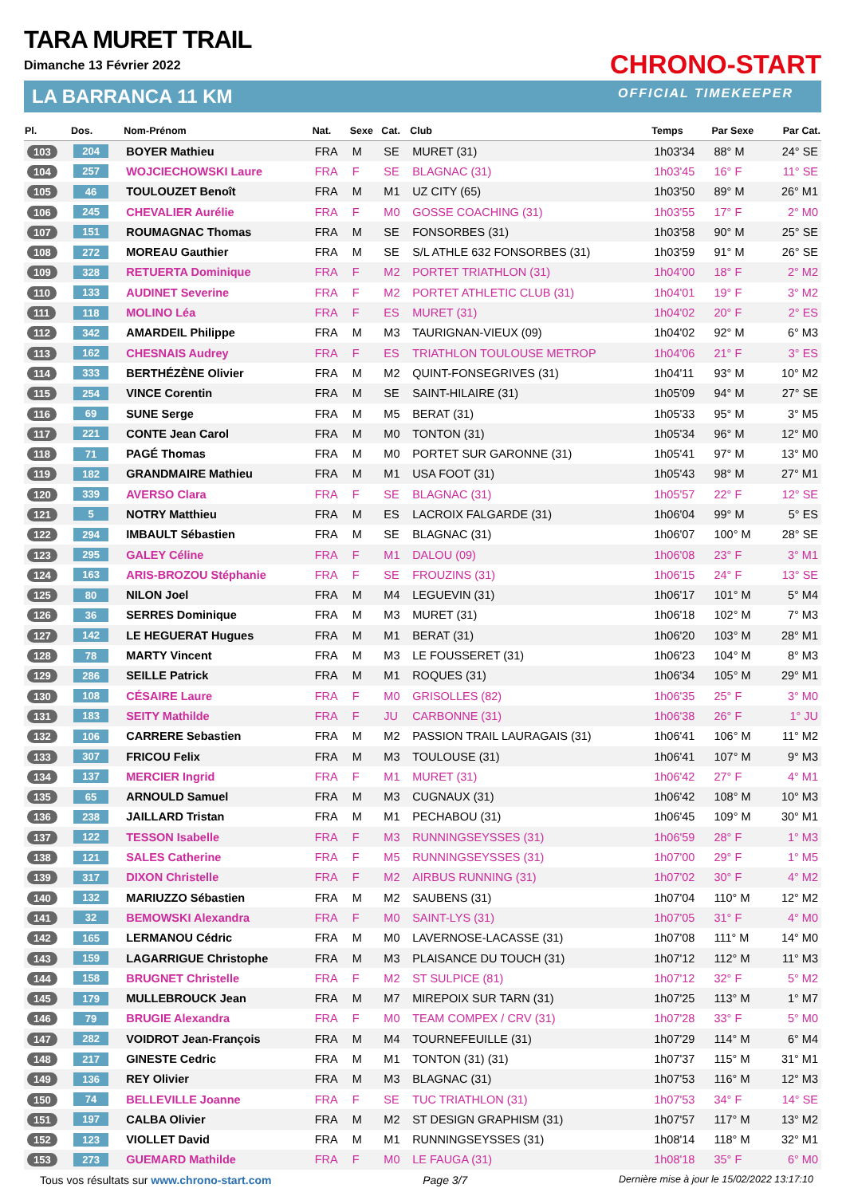TARA MURET TRAIL
Dimanche 13 Février 2022
LA BARRANCA 11 KM
CHRONO-START
OFFICIAL TIMEKEEPER
| Pl. | Dos. | Nom-Prénom | Nat. | Sexe | Cat. | Club | Temps | Par Sexe | Par Cat. |
| --- | --- | --- | --- | --- | --- | --- | --- | --- | --- |
| 103 | 204 | BOYER Mathieu | FRA | M | SE | MURET (31) | 1h03'34 | 88° M | 24° SE |
| 104 | 257 | WOJCIECHOWSKI Laure | FRA | F | SE | BLAGNAC (31) | 1h03'45 | 16° F | 11° SE |
| 105 | 46 | TOULOUZET Benoît | FRA | M | M1 | UZ CITY (65) | 1h03'50 | 89° M | 26° M1 |
| 106 | 245 | CHEVALIER Aurélie | FRA | F | M0 | GOSSE COACHING (31) | 1h03'55 | 17° F | 2° M0 |
| 107 | 151 | ROUMAGNAC Thomas | FRA | M | SE | FONSORBES (31) | 1h03'58 | 90° M | 25° SE |
| 108 | 272 | MOREAU Gauthier | FRA | M | SE | S/L ATHLE 632 FONSORBES (31) | 1h03'59 | 91° M | 26° SE |
| 109 | 328 | RETUERTA Dominique | FRA | F | M2 | PORTET TRIATHLON (31) | 1h04'00 | 18° F | 2° M2 |
| 110 | 133 | AUDINET Severine | FRA | F | M2 | PORTET ATHLETIC CLUB (31) | 1h04'01 | 19° F | 3° M2 |
| 111 | 118 | MOLINO Léa | FRA | F | ES | MURET (31) | 1h04'02 | 20° F | 2° ES |
| 112 | 342 | AMARDEIL Philippe | FRA | M | M3 | TAURIGNAN-VIEUX (09) | 1h04'02 | 92° M | 6° M3 |
| 113 | 162 | CHESNAIS Audrey | FRA | F | ES | TRIATHLON TOULOUSE METROP | 1h04'06 | 21° F | 3° ES |
| 114 | 333 | BERTHÉZÈNE Olivier | FRA | M | M2 | QUINT-FONSEGRIVES (31) | 1h04'11 | 93° M | 10° M2 |
| 115 | 254 | VINCE Corentin | FRA | M | SE | SAINT-HILAIRE (31) | 1h05'09 | 94° M | 27° SE |
| 116 | 69 | SUNE Serge | FRA | M | M5 | BERAT (31) | 1h05'33 | 95° M | 3° M5 |
| 117 | 221 | CONTE Jean Carol | FRA | M | M0 | TONTON (31) | 1h05'34 | 96° M | 12° M0 |
| 118 | 71 | PAGÉ Thomas | FRA | M | M0 | PORTET SUR GARONNE (31) | 1h05'41 | 97° M | 13° M0 |
| 119 | 182 | GRANDMAIRE Mathieu | FRA | M | M1 | USA FOOT (31) | 1h05'43 | 98° M | 27° M1 |
| 120 | 339 | AVERSO Clara | FRA | F | SE | BLAGNAC (31) | 1h05'57 | 22° F | 12° SE |
| 121 | 5 | NOTRY Matthieu | FRA | M | ES | LACROIX FALGARDE (31) | 1h06'04 | 99° M | 5° ES |
| 122 | 294 | IMBAULT Sébastien | FRA | M | SE | BLAGNAC (31) | 1h06'07 | 100° M | 28° SE |
| 123 | 295 | GALEY Céline | FRA | F | M1 | DALOU (09) | 1h06'08 | 23° F | 3° M1 |
| 124 | 163 | ARIS-BROZOU Stéphanie | FRA | F | SE | FROUZINS (31) | 1h06'15 | 24° F | 13° SE |
| 125 | 80 | NILON Joel | FRA | M | M4 | LEGUEVIN (31) | 1h06'17 | 101° M | 5° M4 |
| 126 | 36 | SERRES Dominique | FRA | M | M3 | MURET (31) | 1h06'18 | 102° M | 7° M3 |
| 127 | 142 | LE HEGUERAT Hugues | FRA | M | M1 | BERAT (31) | 1h06'20 | 103° M | 28° M1 |
| 128 | 78 | MARTY Vincent | FRA | M | M3 | LE FOUSSERET (31) | 1h06'23 | 104° M | 8° M3 |
| 129 | 286 | SEILLE Patrick | FRA | M | M1 | ROQUES (31) | 1h06'34 | 105° M | 29° M1 |
| 130 | 108 | CÉSAIRE Laure | FRA | F | M0 | GRISOLLES (82) | 1h06'35 | 25° F | 3° M0 |
| 131 | 183 | SEITY Mathilde | FRA | F | JU | CARBONNE (31) | 1h06'38 | 26° F | 1° JU |
| 132 | 106 | CARRERE Sebastien | FRA | M | M2 | PASSION TRAIL LAURAGAIS (31) | 1h06'41 | 106° M | 11° M2 |
| 133 | 307 | FRICOU Felix | FRA | M | M3 | TOULOUSE (31) | 1h06'41 | 107° M | 9° M3 |
| 134 | 137 | MERCIER Ingrid | FRA | F | M1 | MURET (31) | 1h06'42 | 27° F | 4° M1 |
| 135 | 65 | ARNOULD Samuel | FRA | M | M3 | CUGNAUX (31) | 1h06'42 | 108° M | 10° M3 |
| 136 | 238 | JAILLARD Tristan | FRA | M | M1 | PECHABOU (31) | 1h06'45 | 109° M | 30° M1 |
| 137 | 122 | TESSON Isabelle | FRA | F | M3 | RUNNINGSEYSSES (31) | 1h06'59 | 28° F | 1° M3 |
| 138 | 121 | SALES Catherine | FRA | F | M5 | RUNNINGSEYSSES (31) | 1h07'00 | 29° F | 1° M5 |
| 139 | 317 | DIXON Christelle | FRA | F | M2 | AIRBUS RUNNING (31) | 1h07'02 | 30° F | 4° M2 |
| 140 | 132 | MARIUZZO Sébastien | FRA | M | M2 | SAUBENS (31) | 1h07'04 | 110° M | 12° M2 |
| 141 | 32 | BEMOWSKI Alexandra | FRA | F | M0 | SAINT-LYS (31) | 1h07'05 | 31° F | 4° M0 |
| 142 | 165 | LERMANOU Cédric | FRA | M | M0 | LAVERNOSE-LACASSE (31) | 1h07'08 | 111° M | 14° M0 |
| 143 | 159 | LAGARRIGUE Christophe | FRA | M | M3 | PLAISANCE DU TOUCH (31) | 1h07'12 | 112° M | 11° M3 |
| 144 | 158 | BRUGNET Christelle | FRA | F | M2 | ST SULPICE (81) | 1h07'12 | 32° F | 5° M2 |
| 145 | 179 | MULLEBROUCK Jean | FRA | M | M7 | MIREPOIX SUR TARN (31) | 1h07'25 | 113° M | 1° M7 |
| 146 | 79 | BRUGIE Alexandra | FRA | F | M0 | TEAM COMPEX / CRV (31) | 1h07'28 | 33° F | 5° M0 |
| 147 | 282 | VOIDROT Jean-François | FRA | M | M4 | TOURNEFEUILLE (31) | 1h07'29 | 114° M | 6° M4 |
| 148 | 217 | GINESTE Cedric | FRA | M | M1 | TONTON (31) (31) | 1h07'37 | 115° M | 31° M1 |
| 149 | 136 | REY Olivier | FRA | M | M3 | BLAGNAC (31) | 1h07'53 | 116° M | 12° M3 |
| 150 | 74 | BELLEVILLE Joanne | FRA | F | SE | TUC TRIATHLON (31) | 1h07'53 | 34° F | 14° SE |
| 151 | 197 | CALBA Olivier | FRA | M | M2 | ST DESIGN GRAPHISM (31) | 1h07'57 | 117° M | 13° M2 |
| 152 | 123 | VIOLLET David | FRA | M | M1 | RUNNINGSEYSSES (31) | 1h08'14 | 118° M | 32° M1 |
| 153 | 273 | GUEMARD Mathilde | FRA | F | M0 | LE FAUGA (31) | 1h08'18 | 35° F | 6° M0 |
Tous vos résultats sur www.chrono-start.com Page 3/7 Dernière mise à jour le 15/02/2022 13:17:10